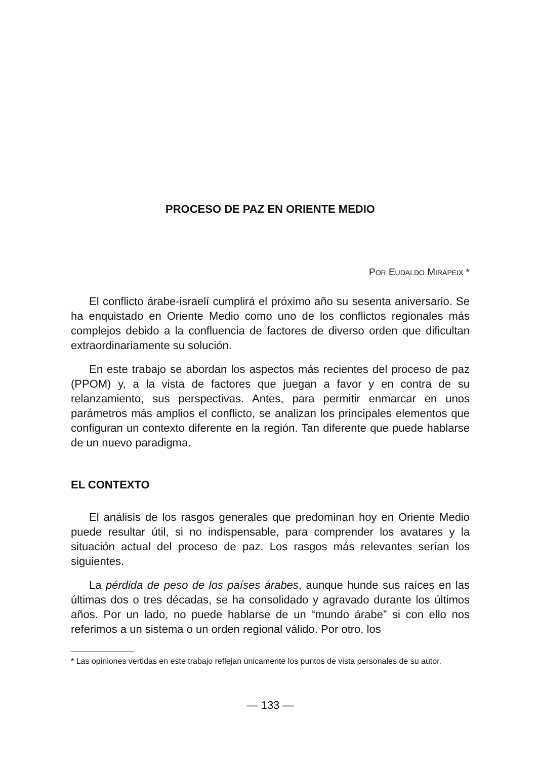PROCESO DE PAZ EN ORIENTE MEDIO
POR EUDALDO MIRAPEIX *
El conflicto árabe-israelí cumplirá el próximo año su sesenta aniversario. Se ha enquistado en Oriente Medio como uno de los conflictos regionales más complejos debido a la confluencia de factores de diverso orden que dificultan extraordinariamente su solución.
En este trabajo se abordan los aspectos más recientes del proceso de paz (PPOM) y, a la vista de factores que juegan a favor y en contra de su relanzamiento, sus perspectivas. Antes, para permitir enmarcar en unos parámetros más amplios el conflicto, se analizan los principales elementos que configuran un contexto diferente en la región. Tan diferente que puede hablarse de un nuevo paradigma.
EL CONTEXTO
El análisis de los rasgos generales que predominan hoy en Oriente Medio puede resultar útil, si no indispensable, para comprender los avatares y la situación actual del proceso de paz. Los rasgos más relevantes serían los siguientes.
La pérdida de peso de los países árabes, aunque hunde sus raíces en las últimas dos o tres décadas, se ha consolidado y agravado durante los últimos años. Por un lado, no puede hablarse de un “mundo árabe” si con ello nos referimos a un sistema o un orden regional válido. Por otro, los
* Las opiniones vertidas en este trabajo reflejan únicamente los puntos de vista personales de su autor.
— 133 —